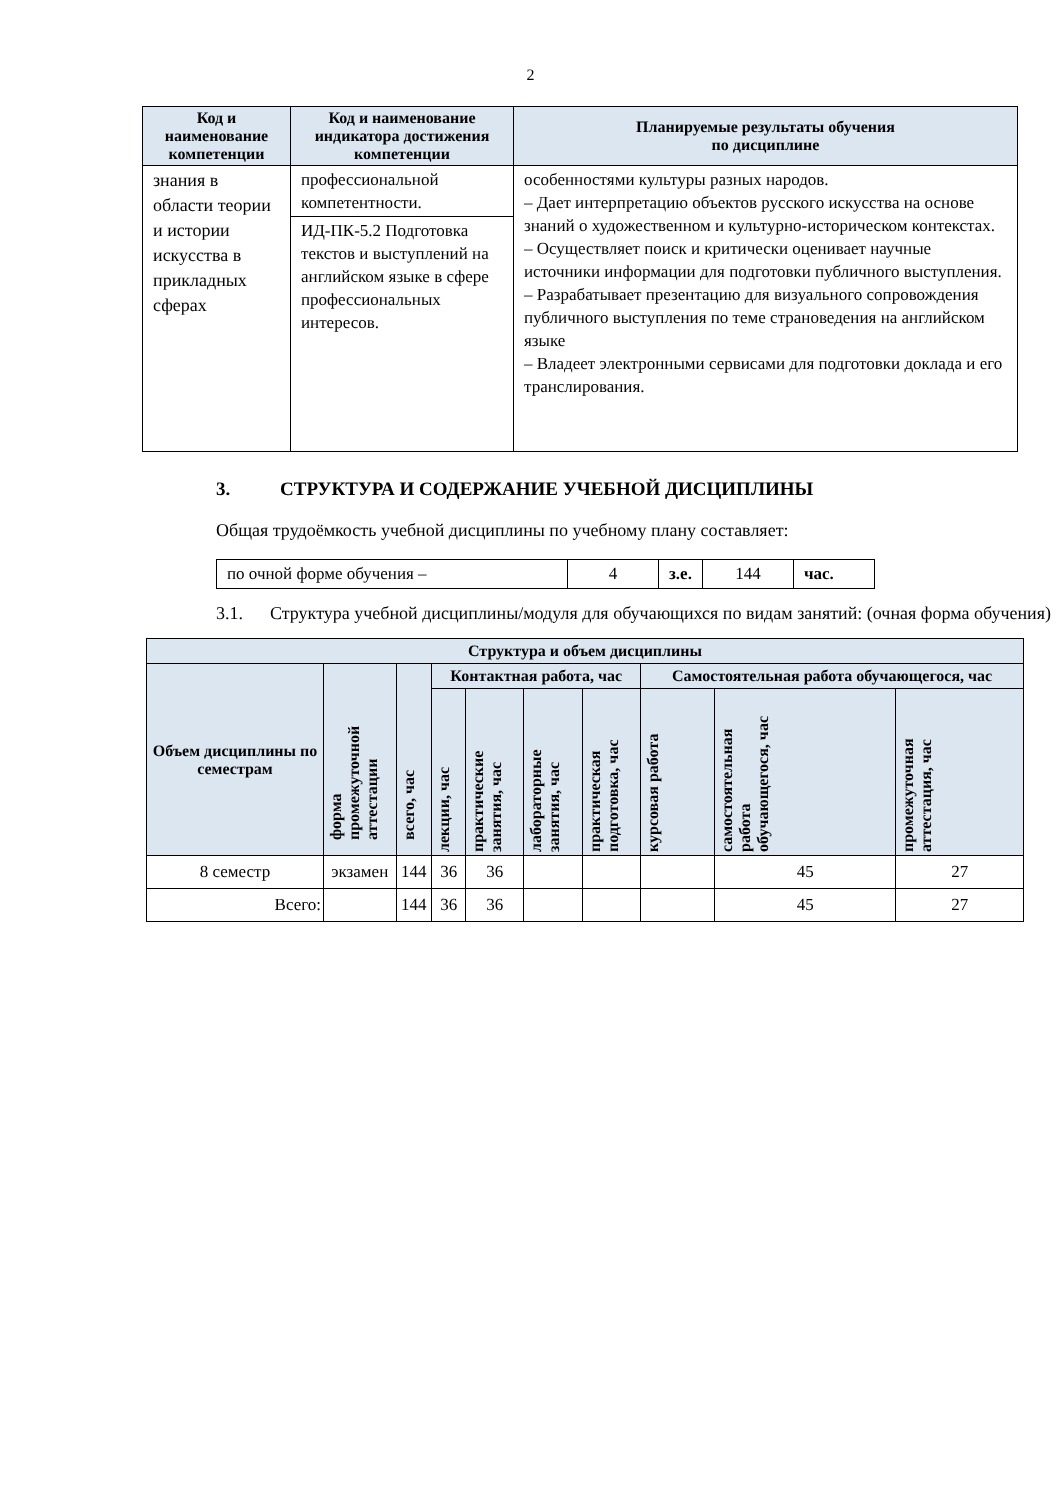2
| Код и наименование компетенции | Код и наименование индикатора достижения компетенции | Планируемые результаты обучения по дисциплине |
| --- | --- | --- |
| знания в области теории и истории искусства в прикладных сферах | профессиональной компетентности. | особенностями культуры разных народов. – Дает интерпретацию объектов русского искусства на основе знаний о художественном и культурно-историческом контекстах. – Осуществляет поиск и критически оценивает научные источники информации для подготовки публичного выступления. – Разрабатывает презентацию для визуального сопровождения публичного выступления по теме страноведения на английском языке – Владеет электронными сервисами для подготовки доклада и его транслирования. |
| | ИД-ПК-5.2 Подготовка текстов и выступлений на английском языке в сфере профессиональных интересов. | |
3. СТРУКТУРА И СОДЕРЖАНИЕ УЧЕБНОЙ ДИСЦИПЛИНЫ
Общая трудоёмкость учебной дисциплины по учебному плану составляет:
| по очной форме обучения – | 4 | з.е. | 144 | час. |
3.1. Структура учебной дисциплины/модуля для обучающихся по видам занятий: (очная форма обучения)
| Структура и объем дисциплины | | | | | | | | | |
| --- | --- | --- | --- | --- | --- | --- | --- | --- | --- |
| Объем дисциплины по семестрам | форма промежуточной аттестации | всего, час | Контактная работа, час | | | | Самостоятельная работа обучающегося, час | | |
| | | | лекции, час | практические занятия, час | лабораторные занятия, час | практическая подготовка, час | курсовая работа | самостоятельная работа обучающегося, час | промежуточная аттестация, час |
| 8 семестр | экзамен | 144 | 36 | 36 | | | | 45 | 27 |
| Всего: | | 144 | 36 | 36 | | | | 45 | 27 |